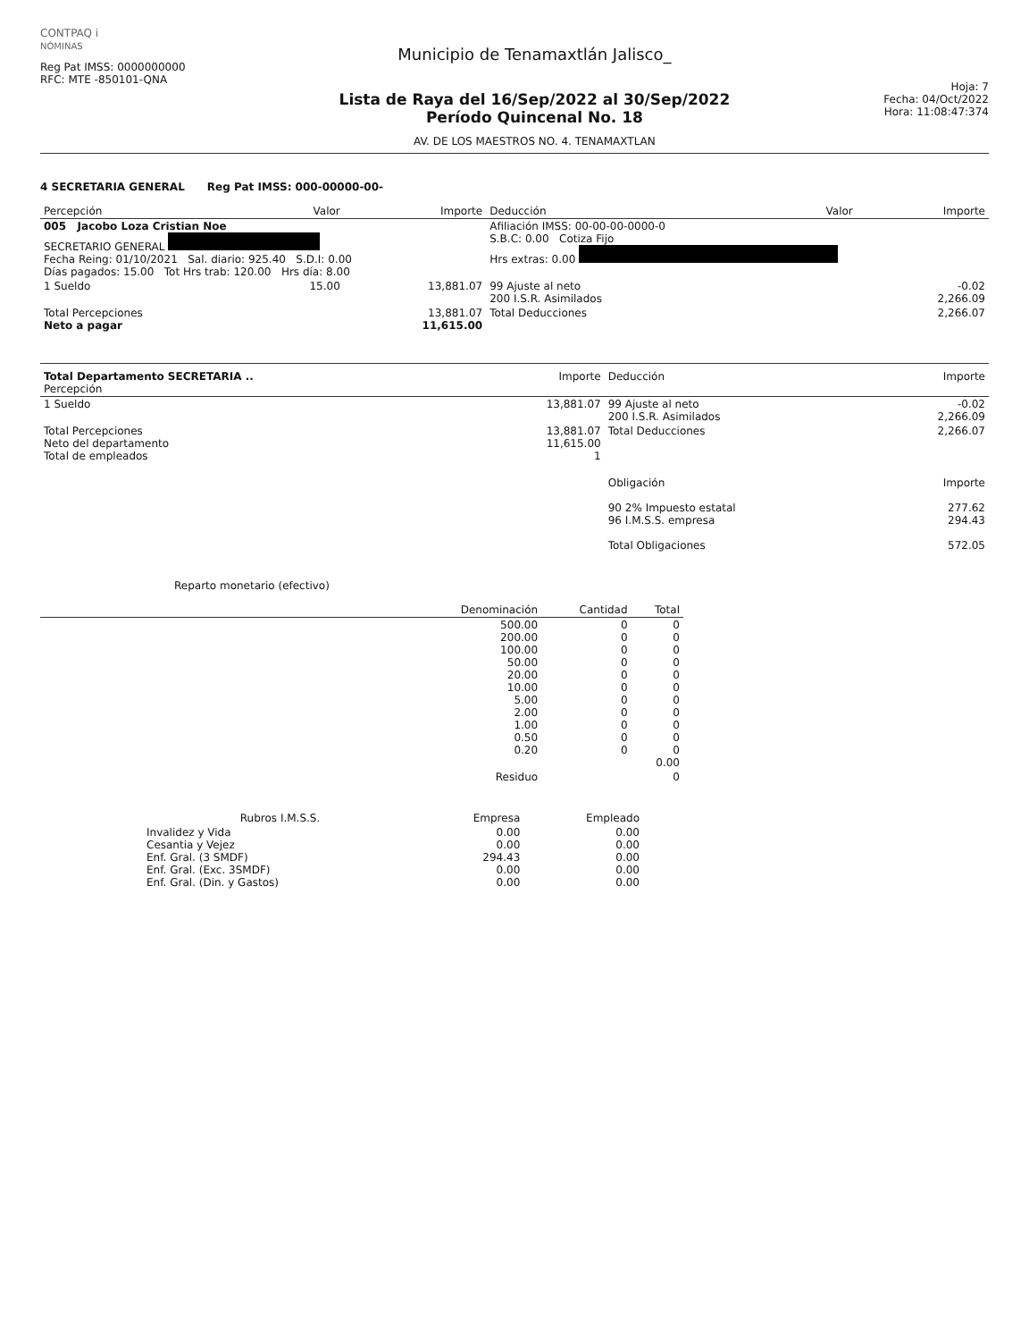CONTPAQ i
NÓMINAS
Reg Pat IMSS: 0000000000
RFC: MTE -850101-QNA
Municipio de Tenamaxtlán Jalisco_
Lista de Raya del 16/Sep/2022 al 30/Sep/2022
Período Quincenal No. 18
AV. DE LOS MAESTROS NO. 4. TENAMAXTLAN
Hoja: 7
Fecha: 04/Oct/2022
Hora: 11:08:47:374
4 SECRETARIA GENERAL Reg Pat IMSS: 000-00000-00-
| Percepción | Valor | Importe | Deducción | Valor | Importe |
| --- | --- | --- | --- | --- | --- |
| 005 Jacobo Loza Cristian Noe SECRETARIO GENERAL Fecha Reing: 01/10/2021 Sal. diario: 925.40 S.D.I: 0.00 Días pagados: 15.00 Tot Hrs trab: 120.00 Hrs día: 8.00 | | | Afiliación IMSS: 00-00-00-0000-0 S.B.C: 0.00 Cotiza Fijo Hrs extras: 0.00 | | |
| 1 Sueldo | 15.00 | 13,881.07 | 99 Ajuste al neto 200 I.S.R. Asimilados | | -0.02 2,266.09 |
| Total Percepciones Neto a pagar | | 13,881.07 11,615.00 | Total Deducciones | | 2,266.07 |
| Total Departamento SECRETARIA .. Percepción | Importe | Deducción | Importe |
| --- | --- | --- | --- |
| 1 Sueldo | 13,881.07 | 99 Ajuste al neto 200 I.S.R. Asimilados | -0.02 2,266.09 |
| Total Percepciones Neto del departamento Total de empleados | 13,881.07 11,615.00 1 | Total Deducciones | 2,266.07 |
| | | Obligación 90 2% Impuesto estatal 96 I.M.S.S. empresa Total Obligaciones | Importe 277.62 294.43 572.05 |
Reparto monetario (efectivo)
| | Denominación | Cantidad | Total |
| --- | --- | --- | --- |
| | 500.00 200.00 100.00 50.00 20.00 10.00 5.00 2.00 1.00 0.50 0.20 | 0 0 0 0 0 0 0 0 0 0 0 | 0 0 0 0 0 0 0 0 0 0 0 0.00 |
| | Residuo | | 0 |
| Rubros I.M.S.S. | Empresa | Empleado |
| --- | --- | --- |
| Invalidez y Vida Cesantia y Vejez Enf. Gral. (3 SMDF) Enf. Gral. (Exc. 3SMDF) Enf. Gral. (Din. y Gastos) | 0.00 0.00 294.43 0.00 0.00 | 0.00 0.00 0.00 0.00 0.00 |